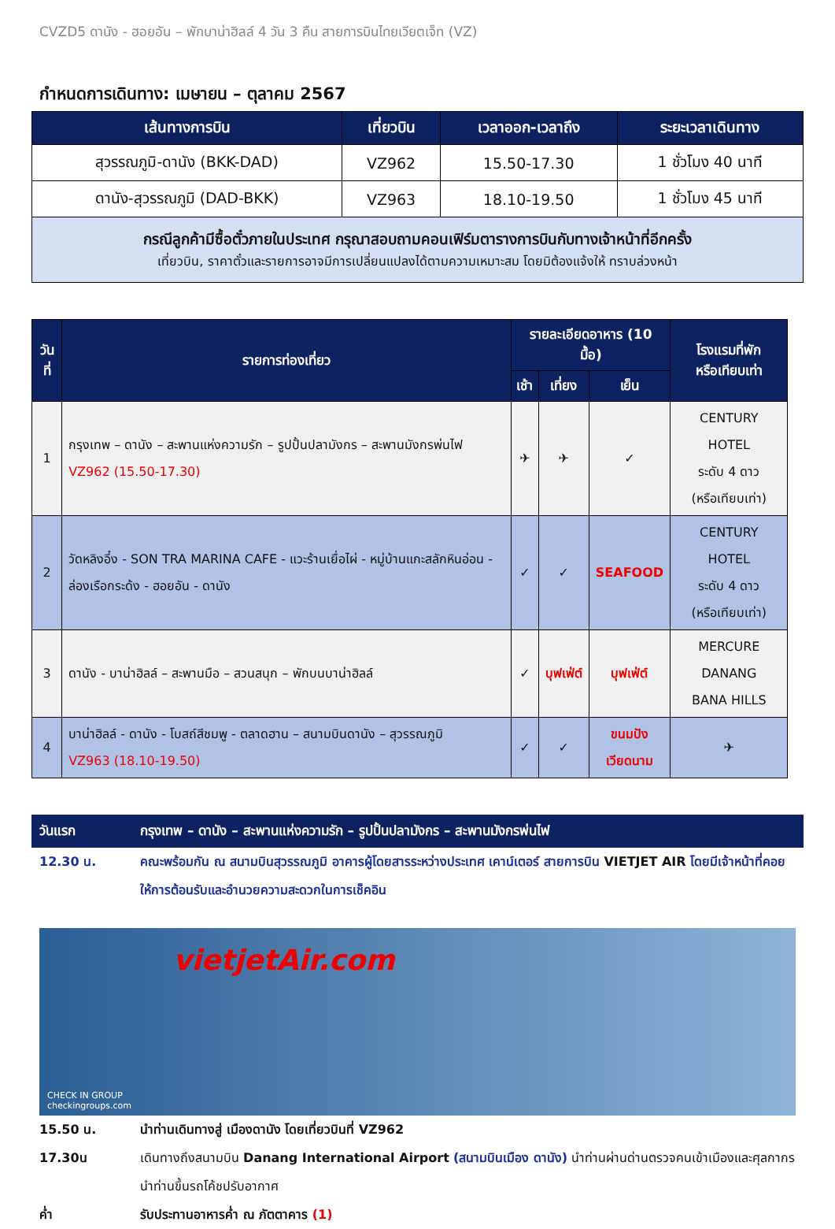CVZD5 ดานัง - ฮอยอัน – พักบาน่าฮิลล์ 4 วัน 3 คืน สายการบินไทยเวียตเจ็ท (VZ)
กำหนดการเดินทาง: เมษายน – ตุลาคม 2567
| เส้นทางการบิน | เที่ยวบิน | เวลาออก-เวลาถึง | ระยะเวลาเดินทาง |
| --- | --- | --- | --- |
| สุวรรณภูมิ-ดานัง (BKK-DAD) | VZ962 | 15.50-17.30 | 1 ชั่วโมง 40 นาที |
| ดานัง-สุวรรณภูมิ (DAD-BKK) | VZ963 | 18.10-19.50 | 1 ชั่วโมง 45 นาที |
| กรณีลูกค้ามีซื้อตั๋วภายในประเทศ กรุณาสอบถามคอนเฟิร์มตารางการบินกับทางเจ้าหน้าที่อีกครั้ง เที่ยวบิน, ราคาตั๋วและรายการอาจมีการเปลี่ยนแปลงได้ตามความเหมาะสม โดยมิต้องแจ้งให้ ทราบล่วงหน้า | | | |
| วันที่ | รายการท่องเที่ยว | รายละเอียดอาหาร (10 มื้อ) | | | โรงแรมที่พัก หรือเทียบเท่า |
| --- | --- | --- | --- | --- | --- |
| | | เช้า | เที่ยง | เย็น | |
| 1 | กรุงเทพ – ดานัง – สะพานแห่งความรัก – รูปปั้นปลามังกร – สะพานมังกรพ่นไฟ VZ962 (15.50-17.30) | ✈ | ✈ | ✓ | CENTURY HOTEL ระดับ 4 ดาว (หรือเทียบเท่า) |
| 2 | วัดหลิงอึ๋ง - SON TRA MARINA CAFE - แวะร้านเยื่อไผ่ - หมู่บ้านแกะสลักหินอ่อน - ล่องเรือกระด้ง - ฮอยอัน - ดานัง | ✓ | ✓ | SEAFOOD | CENTURY HOTEL ระดับ 4 ดาว (หรือเทียบเท่า) |
| 3 | ดานัง - บาน่าฮิลล์ – สะพานมือ – สวนสนุก – พักบนบาน่าฮิลล์ | ✓ | บุฟเฟ่ต์ | บุฟเฟ่ต์ | MERCURE DANANG BANA HILLS |
| 4 | บาน่าฮิลล์ - ดานัง - โบสถ์สีชมพู - ตลาดฮาน – สนามบินดานัง – สุวรรณภูมิ VZ963 (18.10-19.50) | ✓ | ✓ | ขนมปัง เวียดนาม | ✈ |
วันแรก กรุงเทพ – ดานัง – สะพานแห่งความรัก – รูปปั้นปลามังกร – สะพานมังกรพ่นไฟ
12.30 น. คณะพร้อมกัน ณ สนามบินสุวรรณภูมิ อาคารผู้โดยสารระหว่างประเทศ เคาน์เตอร์ สายการบิน VIETJET AIR โดยมีเจ้าหน้าที่คอยให้การต้อนรับและอำนวยความสะดวกในการเช็คอิน
vietjetAir.com
CHECK IN GROUP
checkingroups.com
15.50 น. นำท่านเดินทางสู่ เมืองดานัง โดยเที่ยวบินที่ VZ962
17.30น เดินทางถึงสนามบิน Danang International Airport (สนามบินเมือง ดานัง) นำท่านผ่านด่านตรวจคนเข้าเมืองและศุลกากร นำท่านขึ้นรถโค้ชปรับอากาศ
ค่ำ รับประทานอาหารค่ำ ณ ภัตตาคาร (1)